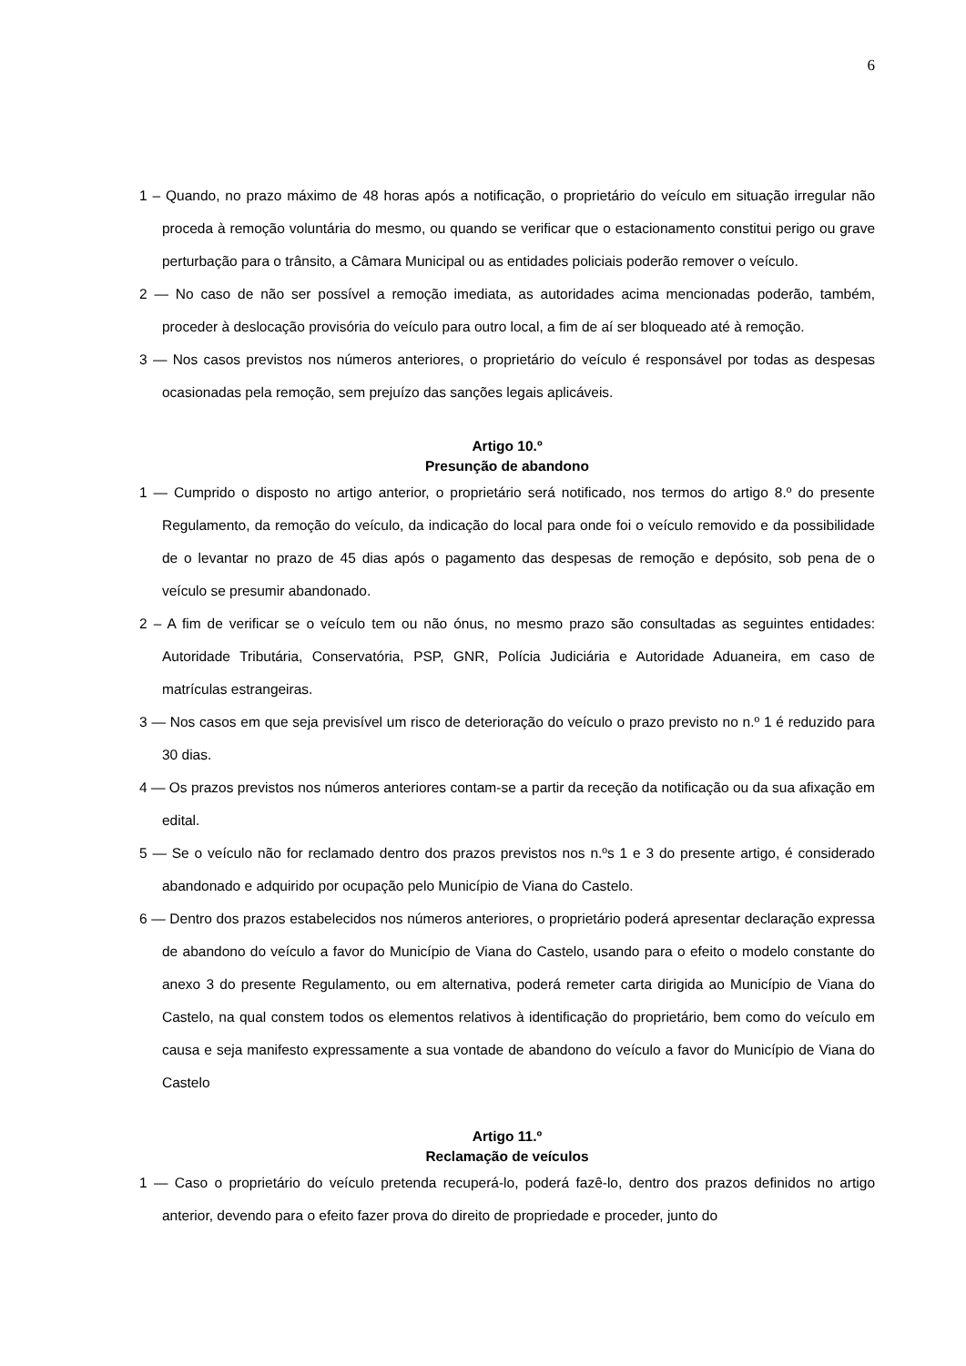6
1 – Quando, no prazo máximo de 48 horas após a notificação, o proprietário do veículo em situação irregular não proceda à remoção voluntária do mesmo, ou quando se verificar que o estacionamento constitui perigo ou grave perturbação para o trânsito, a Câmara Municipal ou as entidades policiais poderão remover o veículo.
2 — No caso de não ser possível a remoção imediata, as autoridades acima mencionadas poderão, também, proceder à deslocação provisória do veículo para outro local, a fim de aí ser bloqueado até à remoção.
3 — Nos casos previstos nos números anteriores, o proprietário do veículo é responsável por todas as despesas ocasionadas pela remoção, sem prejuízo das sanções legais aplicáveis.
Artigo 10.º
Presunção de abandono
1 — Cumprido o disposto no artigo anterior, o proprietário será notificado, nos termos do artigo 8.º do presente Regulamento, da remoção do veículo, da indicação do local para onde foi o veículo removido e da possibilidade de o levantar no prazo de 45 dias após o pagamento das despesas de remoção e depósito, sob pena de o veículo se presumir abandonado.
2 – A fim de verificar se o veículo tem ou não ónus, no mesmo prazo são consultadas as seguintes entidades: Autoridade Tributária, Conservatória, PSP, GNR, Polícia Judiciária e Autoridade Aduaneira, em caso de matrículas estrangeiras.
3 — Nos casos em que seja previsível um risco de deterioração do veículo o prazo previsto no n.º 1 é reduzido para 30 dias.
4 — Os prazos previstos nos números anteriores contam-se a partir da receção da notificação ou da sua afixação em edital.
5 — Se o veículo não for reclamado dentro dos prazos previstos nos n.ºs 1 e 3 do presente artigo, é considerado abandonado e adquirido por ocupação pelo Município de Viana do Castelo.
6 — Dentro dos prazos estabelecidos nos números anteriores, o proprietário poderá apresentar declaração expressa de abandono do veículo a favor do Município de Viana do Castelo, usando para o efeito o modelo constante do anexo 3 do presente Regulamento, ou em alternativa, poderá remeter carta dirigida ao Município de Viana do Castelo, na qual constem todos os elementos relativos à identificação do proprietário, bem como do veículo em causa e seja manifesto expressamente a sua vontade de abandono do veículo a favor do Município de Viana do Castelo
Artigo 11.º
Reclamação de veículos
1 — Caso o proprietário do veículo pretenda recuperá-lo, poderá fazê-lo, dentro dos prazos definidos no artigo anterior, devendo para o efeito fazer prova do direito de propriedade e proceder, junto do